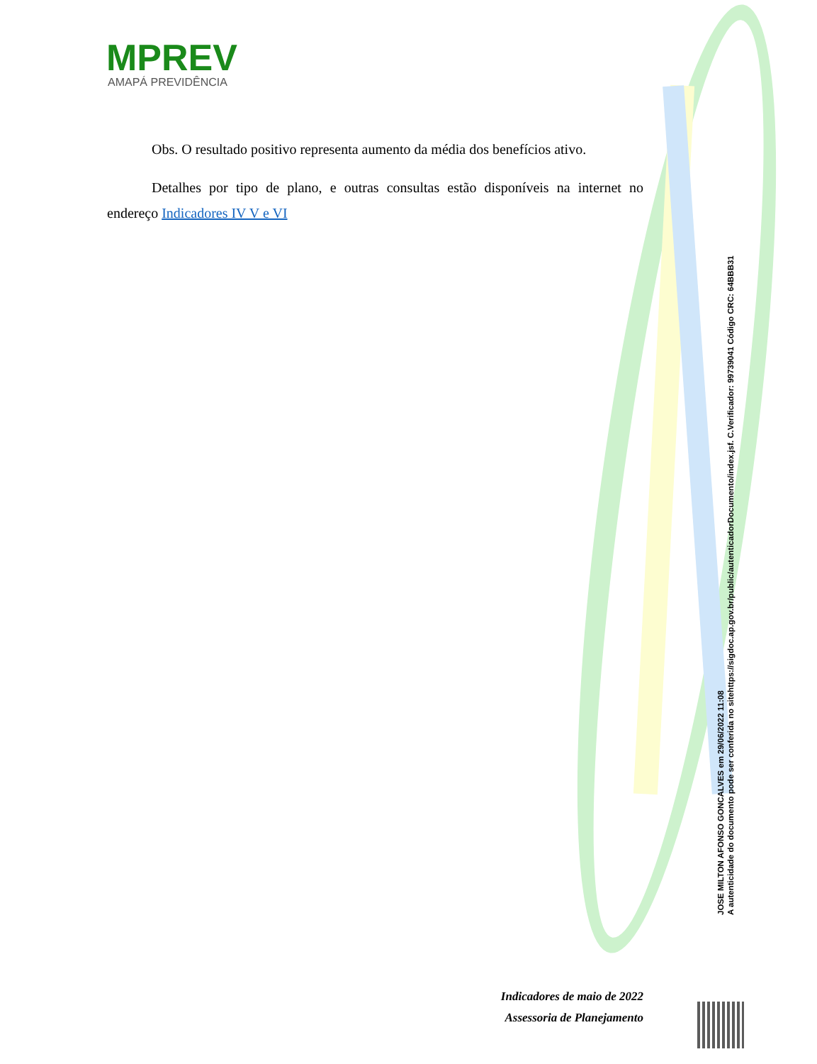MPREV
AMAPÁ PREVIDÊNCIA
Obs. O resultado positivo representa aumento da média dos benefícios ativo.
Detalhes por tipo de plano, e outras consultas estão disponíveis na internet no endereço Indicadores IV V e VI
JOSE MILTON AFONSO GONCALVES em 29/06/2022 11:08
A autenticidade do documento pode ser conferida no sitehttps://sigdoc.ap.gov.br/public/autenticadorDocumento/index.jsf. C.Verificador: 99739041 Código CRC: 64BBB31
Indicadores de maio de 2022
Assessoria de Planejamento